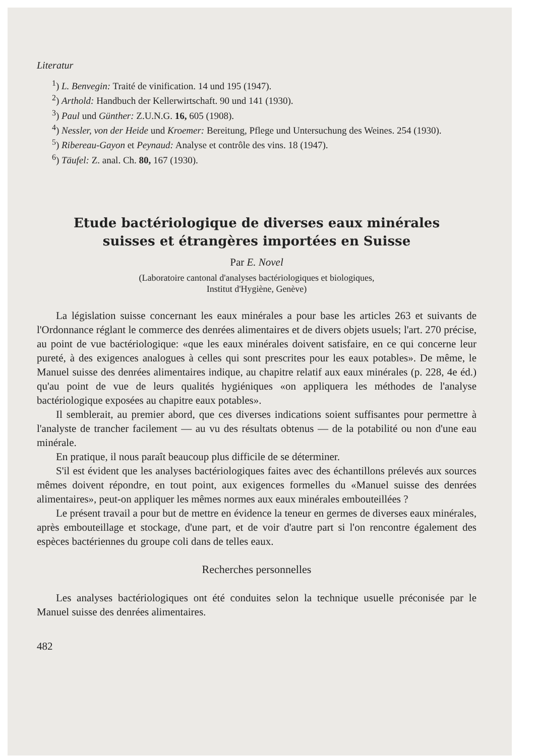Literatur
<sup>1</sup>) L. Benvegin: Traité de vinification. 14 und 195 (1947).
<sup>2</sup>) Arthold: Handbuch der Kellerwirtschaft. 90 und 141 (1930).
<sup>3</sup>) Paul und Günther: Z.U.N.G. 16, 605 (1908).
<sup>4</sup>) Nessler, von der Heide und Kroemer: Bereitung, Pflege und Untersuchung des Weines. 254 (1930).
<sup>5</sup>) Ribereau-Gayon et Peynaud: Analyse et contrôle des vins. 18 (1947).
<sup>6</sup>) Täufel: Z. anal. Ch. 80, 167 (1930).
Etude bactériologique de diverses eaux minérales
suisses et étrangères importées en Suisse
Par E. Novel
(Laboratoire cantonal d'analyses bactériologiques et biologiques,
Institut d'Hygiène, Genève)
La législation suisse concernant les eaux minérales a pour base les articles 263 et suivants de l'Ordonnance réglant le commerce des denrées alimentaires et de divers objets usuels; l'art. 270 précise, au point de vue bactériologique: «que les eaux minérales doivent satisfaire, en ce qui concerne leur pureté, à des exigences analogues à celles qui sont prescrites pour les eaux potables». De même, le Manuel suisse des denrées alimentaires indique, au chapitre relatif aux eaux minérales (p. 228, 4e éd.) qu'au point de vue de leurs qualités hygiéniques «on appliquera les méthodes de l'analyse bactériologique exposées au chapitre eaux potables».
Il semblerait, au premier abord, que ces diverses indications soient suffisantes pour permettre à l'analyste de trancher facilement — au vu des résultats obtenus — de la potabilité ou non d'une eau minérale.
En pratique, il nous paraît beaucoup plus difficile de se déterminer.
S'il est évident que les analyses bactériologiques faites avec des échantillons prélevés aux sources mêmes doivent répondre, en tout point, aux exigences formelles du «Manuel suisse des denrées alimentaires», peut-on appliquer les mêmes normes aux eaux minérales embouteillées ?
Le présent travail a pour but de mettre en évidence la teneur en germes de diverses eaux minérales, après embouteillage et stockage, d'une part, et de voir d'autre part si l'on rencontre également des espèces bactériennes du groupe coli dans de telles eaux.
Recherches personnelles
Les analyses bactériologiques ont été conduites selon la technique usuelle préconisée par le Manuel suisse des denrées alimentaires.
482